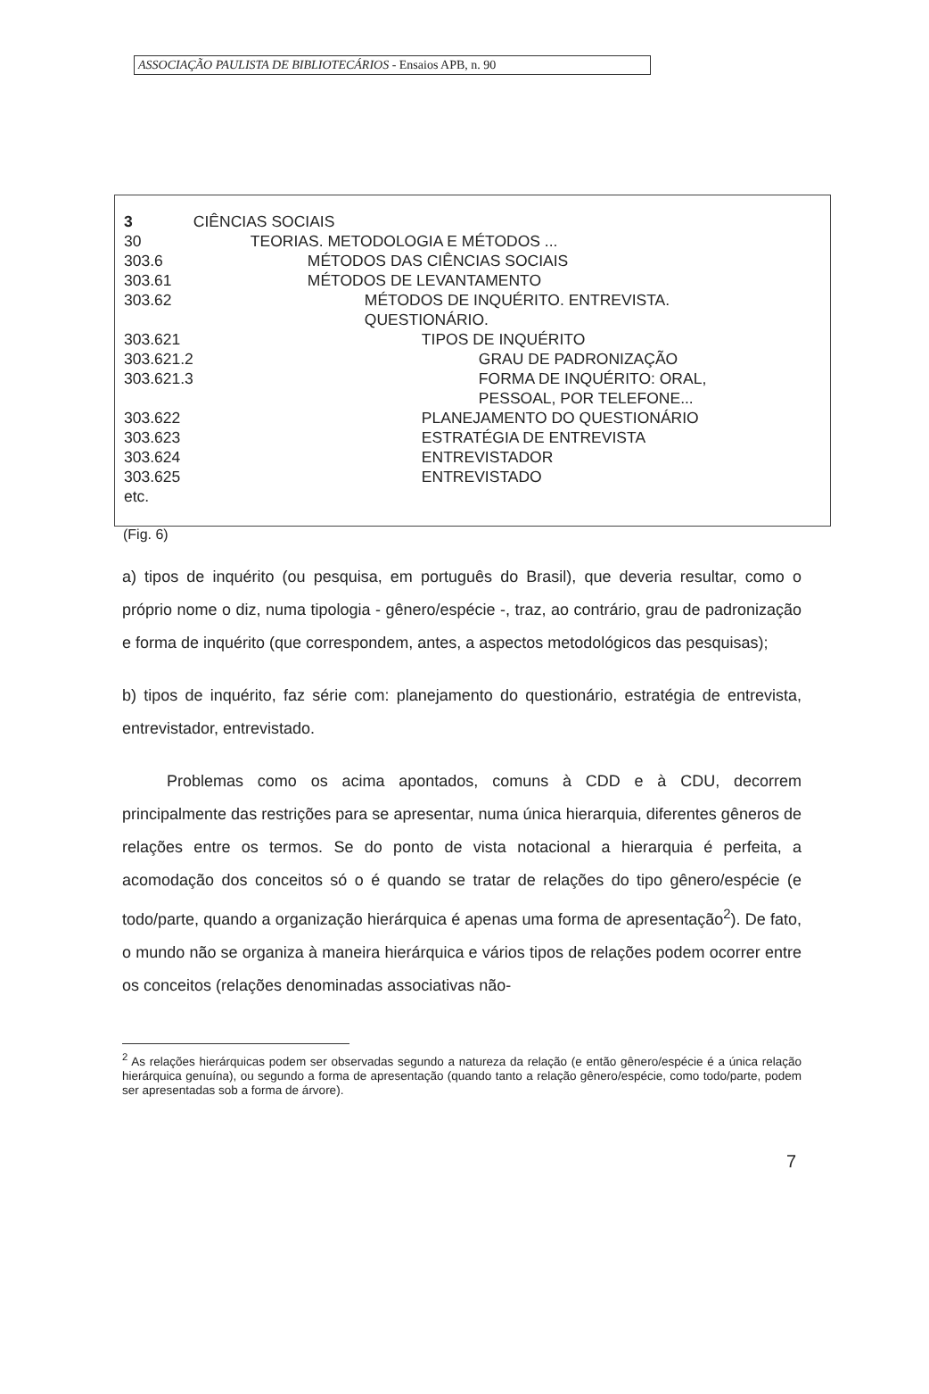ASSOCIAÇÃO PAULISTA DE BIBLIOTECÁRIOS - Ensaios APB, n. 90
| 3 | CIÊNCIAS SOCIAIS |
| 30 | TEORIAS. METODOLOGIA E MÉTODOS ... |
| 303.6 | MÉTODOS DAS CIÊNCIAS SOCIAIS |
| 303.61 | MÉTODOS DE LEVANTAMENTO |
| 303.62 | MÉTODOS DE INQUÉRITO. ENTREVISTA. QUESTIONÁRIO. |
| 303.621 | TIPOS DE INQUÉRITO |
| 303.621.2 | GRAU DE PADRONIZAÇÃO |
| 303.621.3 | FORMA DE INQUÉRITO: ORAL, PESSOAL, POR TELEFONE... |
| 303.622 | PLANEJAMENTO DO QUESTIONÁRIO |
| 303.623 | ESTRATÉGIA DE ENTREVISTA |
| 303.624 | ENTREVISTADOR |
| 303.625 | ENTREVISTADO |
| etc. | |
(Fig. 6)
a) tipos de inquérito (ou pesquisa, em português do Brasil), que deveria resultar, como o próprio nome o diz, numa tipologia - gênero/espécie -, traz, ao contrário, grau de padronização e forma de inquérito (que correspondem, antes, a aspectos metodológicos das pesquisas);
b) tipos de inquérito, faz série com: planejamento do questionário, estratégia de entrevista, entrevistador, entrevistado.
Problemas como os acima apontados, comuns à CDD e à CDU, decorrem principalmente das restrições para se apresentar, numa única hierarquia, diferentes gêneros de relações entre os termos. Se do ponto de vista notacional a hierarquia é perfeita, a acomodação dos conceitos só o é quando se tratar de relações do tipo gênero/espécie (e todo/parte, quando a organização hierárquica é apenas uma forma de apresentação<sup>2</sup>). De fato, o mundo não se organiza à maneira hierárquica e vários tipos de relações podem ocorrer entre os conceitos (relações denominadas associativas não-
<sup>2</sup> As relações hierárquicas podem ser observadas segundo a natureza da relação (e então gênero/espécie é a única relação hierárquica genuína), ou segundo a forma de apresentação (quando tanto a relação gênero/espécie, como todo/parte, podem ser apresentadas sob a forma de árvore).
7